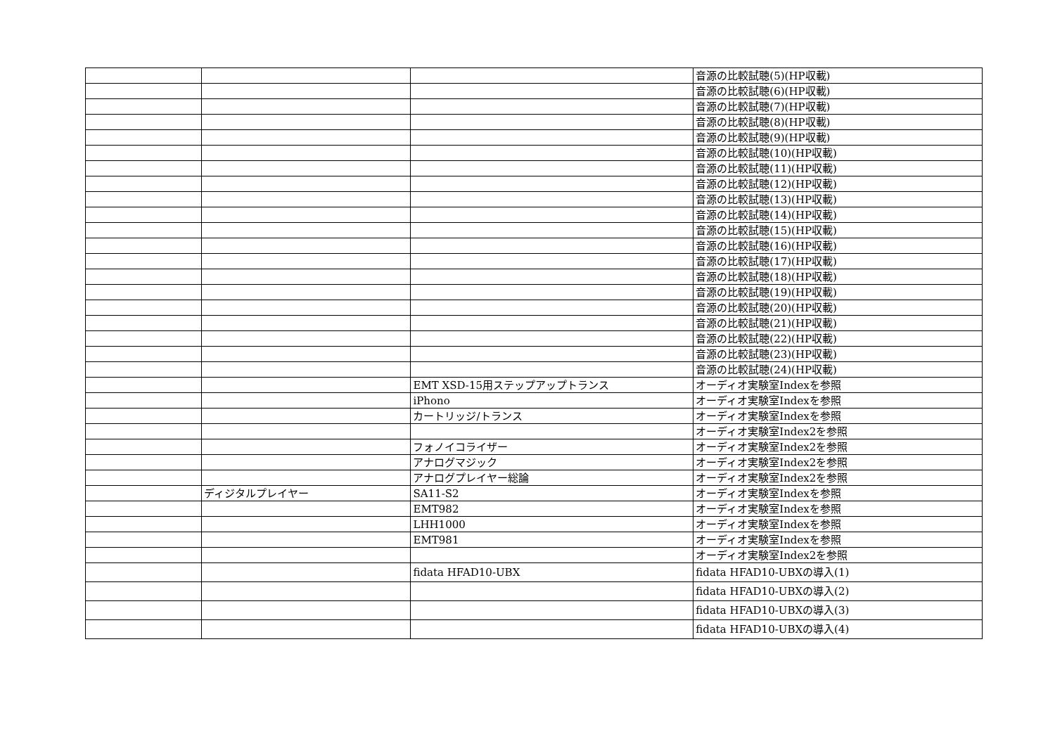| | | | 音源の比較試聴(5)(HP収載) |
| | | | 音源の比較試聴(6)(HP収載) |
| | | | 音源の比較試聴(7)(HP収載) |
| | | | 音源の比較試聴(8)(HP収載) |
| | | | 音源の比較試聴(9)(HP収載) |
| | | | 音源の比較試聴(10)(HP収載) |
| | | | 音源の比較試聴(11)(HP収載) |
| | | | 音源の比較試聴(12)(HP収載) |
| | | | 音源の比較試聴(13)(HP収載) |
| | | | 音源の比較試聴(14)(HP収載) |
| | | | 音源の比較試聴(15)(HP収載) |
| | | | 音源の比較試聴(16)(HP収載) |
| | | | 音源の比較試聴(17)(HP収載) |
| | | | 音源の比較試聴(18)(HP収載) |
| | | | 音源の比較試聴(19)(HP収載) |
| | | | 音源の比較試聴(20)(HP収載) |
| | | | 音源の比較試聴(21)(HP収載) |
| | | | 音源の比較試聴(22)(HP収載) |
| | | | 音源の比較試聴(23)(HP収載) |
| | | | 音源の比較試聴(24)(HP収載) |
| | | EMT XSD-15用ステップアップトランス | オーディオ実験室Indexを参照 |
| | | iPhono | オーディオ実験室Indexを参照 |
| | | カートリッジ/トランス | オーディオ実験室Indexを参照 |
| | | | オーディオ実験室Index2を参照 |
| | | フォノイコライザー | オーディオ実験室Index2を参照 |
| | | アナログマジック | オーディオ実験室Index2を参照 |
| | | アナログプレイヤー総論 | オーディオ実験室Index2を参照 |
| | ディジタルプレイヤー | SA11-S2 | オーディオ実験室Indexを参照 |
| | | EMT982 | オーディオ実験室Indexを参照 |
| | | LHH1000 | オーディオ実験室Indexを参照 |
| | | EMT981 | オーディオ実験室Indexを参照 |
| | | | オーディオ実験室Index2を参照 |
| | | fidata HFAD10-UBX | fidata HFAD10-UBXの導入(1) |
| | | | fidata HFAD10-UBXの導入(2) |
| | | | fidata HFAD10-UBXの導入(3) |
| | | | fidata HFAD10-UBXの導入(4) |